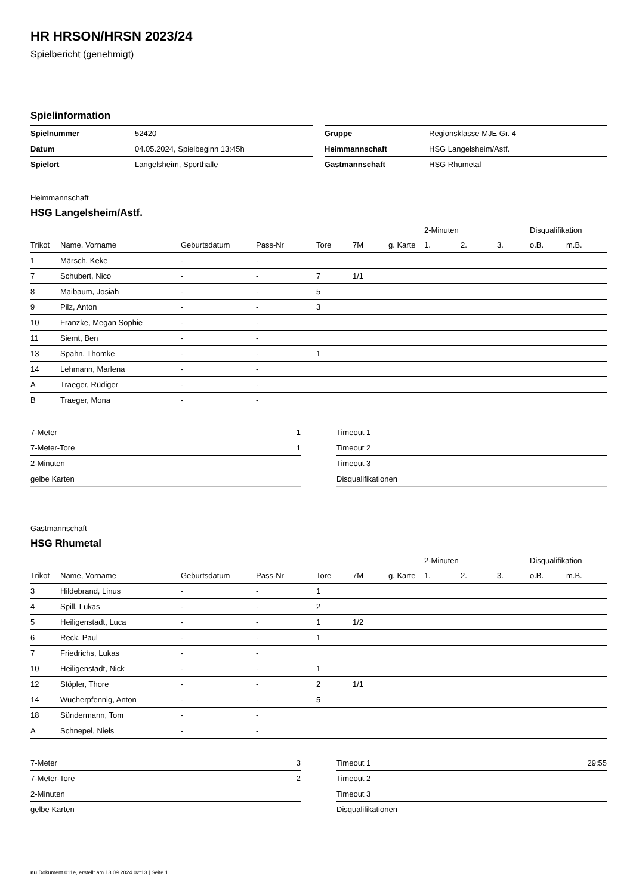HR HRSON/HRSN 2023/24
Spielbericht (genehmigt)
Spielinformation
| Spielnummer | 52420 |
| Datum | 04.05.2024, Spielbeginn 13:45h |
| Spielort | Langelsheim, Sporthalle |
| Gruppe | Regionsklasse MJE Gr. 4 |
| Heimmannschaft | HSG Langelsheim/Astf. |
| Gastmannschaft | HSG Rhumetal |
Heimmannschaft
HSG Langelsheim/Astf.
| | | | | | | | 2-Minuten | | | Disqualifikation | |
| --- | --- | --- | --- | --- | --- | --- | --- | --- | --- | --- | --- |
| Trikot | Name, Vorname | Geburtsdatum | Pass-Nr | Tore | 7M | g. Karte | 1. | 2. | 3. | o.B. | m.B. |
| 1 | Märsch, Keke | - | - | | | | | | | | |
| 7 | Schubert, Nico | - | - | 7 | 1/1 | | | | | | |
| 8 | Maibaum, Josiah | - | - | 5 | | | | | | | |
| 9 | Pilz, Anton | - | - | 3 | | | | | | | |
| 10 | Franzke, Megan Sophie | - | - | | | | | | | | |
| 11 | Siemt, Ben | - | - | | | | | | | | |
| 13 | Spahn, Thomke | - | - | 1 | | | | | | | |
| 14 | Lehmann, Marlena | - | - | | | | | | | | |
| A | Traeger, Rüdiger | - | - | | | | | | | | |
| B | Traeger, Mona | - | - | | | | | | | | |
| 7-Meter | 1 |
| 7-Meter-Tore | 1 |
| 2-Minuten | |
| gelbe Karten | |
| Timeout 1 | |
| Timeout 2 | |
| Timeout 3 | |
| Disqualifikationen | |
Gastmannschaft
HSG Rhumetal
| | | | | | | | 2-Minuten | | | Disqualifikation | |
| --- | --- | --- | --- | --- | --- | --- | --- | --- | --- | --- | --- |
| Trikot | Name, Vorname | Geburtsdatum | Pass-Nr | Tore | 7M | g. Karte | 1. | 2. | 3. | o.B. | m.B. |
| 3 | Hildebrand, Linus | - | - | 1 | | | | | | | |
| 4 | Spill, Lukas | - | - | 2 | | | | | | | |
| 5 | Heiligenstadt, Luca | - | - | 1 | 1/2 | | | | | | |
| 6 | Reck, Paul | - | - | 1 | | | | | | | |
| 7 | Friedrichs, Lukas | - | - | | | | | | | | |
| 10 | Heiligenstadt, Nick | - | - | 1 | | | | | | | |
| 12 | Stöpler, Thore | - | - | 2 | 1/1 | | | | | | |
| 14 | Wucherpfennig, Anton | - | - | 5 | | | | | | | |
| 18 | Sündermann, Tom | - | - | | | | | | | | |
| A | Schnepel, Niels | - | - | | | | | | | | |
| 7-Meter | 3 |
| 7-Meter-Tore | 2 |
| 2-Minuten | |
| gelbe Karten | |
| Timeout 1 | 29:55 |
| Timeout 2 | |
| Timeout 3 | |
| Disqualifikationen | |
nu.Dokument 011e, erstellt am 18.09.2024 02:13 | Seite 1